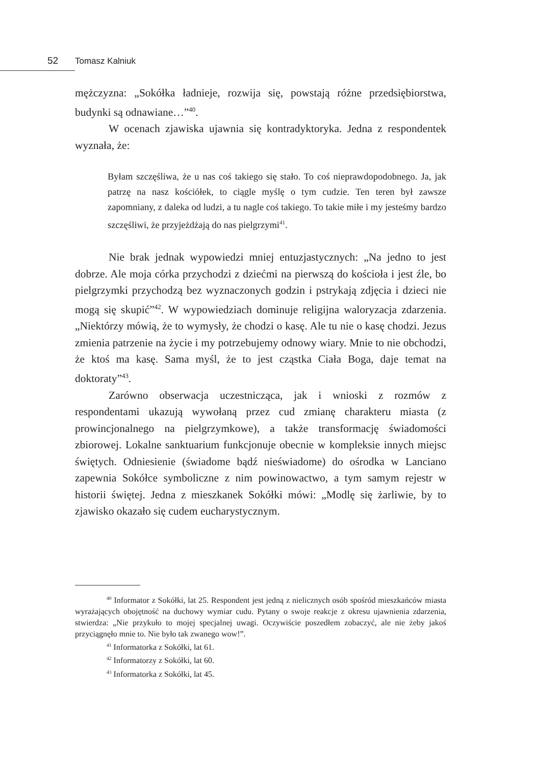52 Tomasz Kalniuk
mężczyzna: „Sokółka ładnieje, rozwija się, powstają różne przedsiębiorstwa, budynki są odnawiane…”<sup>40</sup>.
W ocenach zjawiska ujawnia się kontradyktoryka. Jedna z respondentek wyznała, że:
Byłam szczęśliwa, że u nas coś takiego się stało. To coś nieprawdopodobnego. Ja, jak patrzę na nasz kościółek, to ciągle myślę o tym cudzie. Ten teren był zawsze zapomniany, z daleka od ludzi, a tu nagle coś takiego. To takie miłe i my jesteśmy bardzo szczęśliwi, że przyjeżdżają do nas pielgrzymi<sup>41</sup>.
Nie brak jednak wypowiedzi mniej entuzjastycznych: „Na jedno to jest dobrze. Ale moja córka przychodzi z dziećmi na pierwszą do kościoła i jest źle, bo pielgrzymki przychodzą bez wyznaczonych godzin i pstrykają zdjęcia i dzieci nie mogą się skupić”<sup>42</sup>. W wypowiedziach dominuje religijna waloryzacja zdarzenia. „Niektórzy mówią, że to wymysły, że chodzi o kasę. Ale tu nie o kasę chodzi. Jezus zmienia patrzenie na życie i my potrzebujemy odnowy wiary. Mnie to nie obchodzi, że ktoś ma kasę. Sama myśl, że to jest cząstka Ciała Boga, daje temat na doktoraty”<sup>43</sup>.
Zarówno obserwacja uczestnicząca, jak i wnioski z rozmów z respondentami ukazują wywołaną przez cud zmianę charakteru miasta (z prowincjonalnego na pielgrzymkowe), a także transformację świadomości zbiorowej. Lokalne sanktuarium funkcjonuje obecnie w kompleksie innych miejsc świętych. Odniesienie (świadome bądź nieświadome) do ośrodka w Lanciano zapewnia Sokółce symboliczne z nim powinowactwo, a tym samym rejestr w historii świętej. Jedna z mieszkanek Sokółki mówi: „Modlę się żarliwie, by to zjawisko okazało się cudem eucharystycznym.
<sup>40</sup> Informator z Sokółki, lat 25. Respondent jest jedną z nielicznych osób spośród mieszkańców miasta wyrażających obojętność na duchowy wymiar cudu. Pytany o swoje reakcje z okresu ujawnienia zdarzenia, stwierdza: „Nie przykuło to mojej specjalnej uwagi. Oczywiście poszedłem zobaczyć, ale nie żeby jakoś przyciągnęło mnie to. Nie było tak zwanego wow!”.
<sup>41</sup> Informatorka z Sokółki, lat 61.
<sup>42</sup> Informatorzy z Sokółki, lat 60.
<sup>43</sup> Informatorka z Sokółki, lat 45.